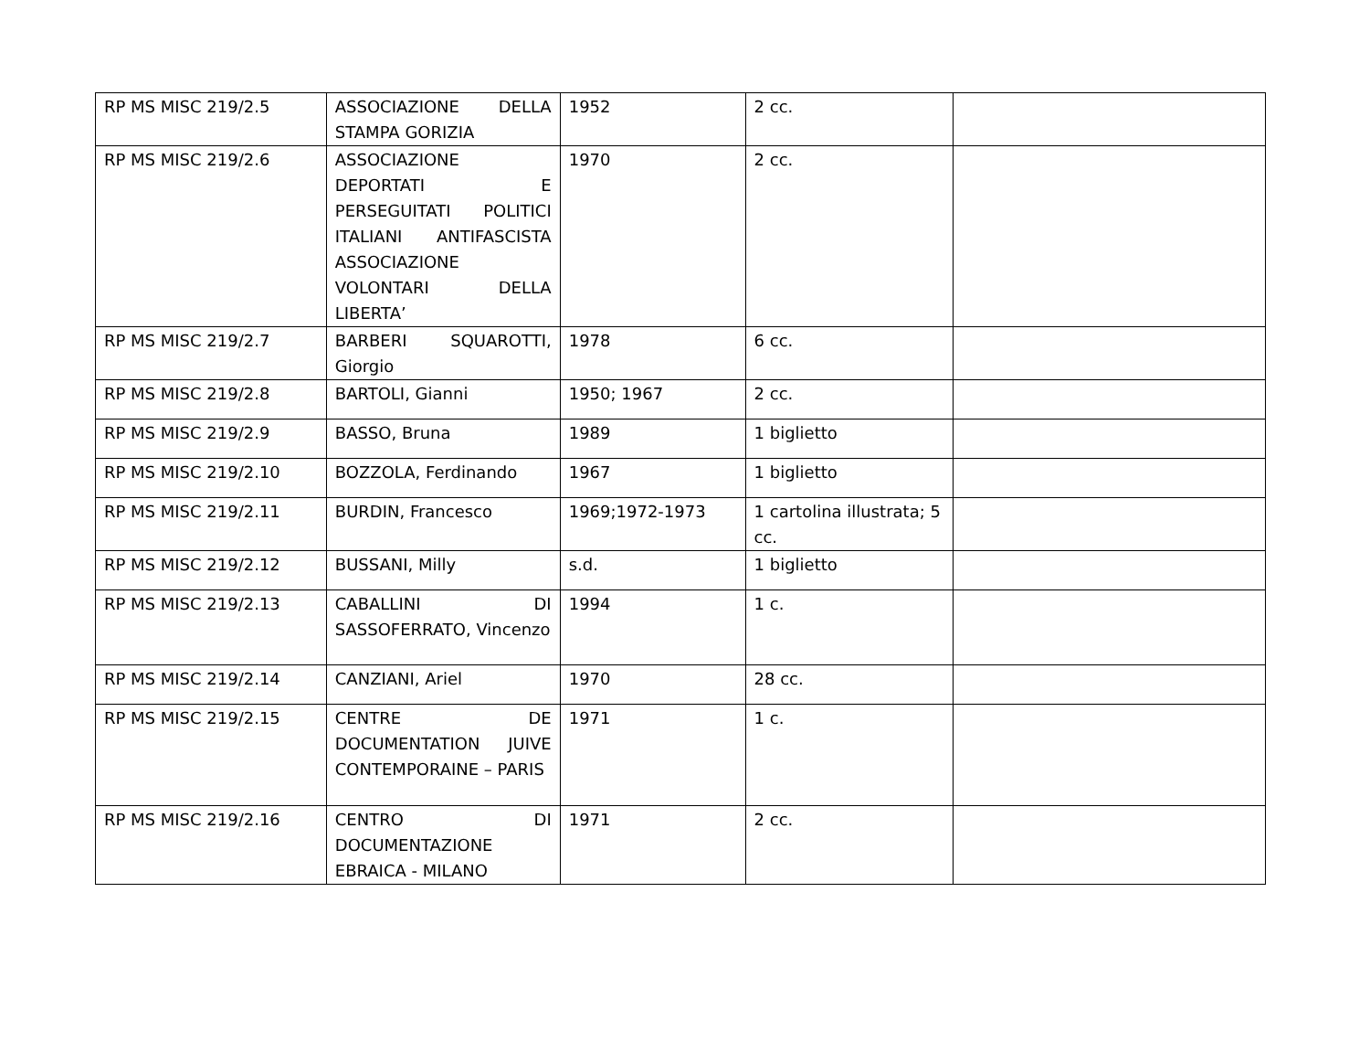| RP MS MISC 219/2.5 | ASSOCIAZIONE DELLA STAMPA GORIZIA | 1952 | 2 cc. | |
| RP MS MISC 219/2.6 | ASSOCIAZIONE DEPORTATI E PERSEGUITATI POLITICI ITALIANI ANTIFASCISTA ASSOCIAZIONE VOLONTARI DELLA LIBERTA’ | 1970 | 2 cc. | |
| RP MS MISC 219/2.7 | BARBERI SQUAROTTI, Giorgio | 1978 | 6 cc. | |
| RP MS MISC 219/2.8 | BARTOLI, Gianni | 1950; 1967 | 2 cc. | |
| RP MS MISC 219/2.9 | BASSO, Bruna | 1989 | 1 biglietto | |
| RP MS MISC 219/2.10 | BOZZOLA, Ferdinando | 1967 | 1 biglietto | |
| RP MS MISC 219/2.11 | BURDIN, Francesco | 1969;1972-1973 | 1 cartolina illustrata; 5 cc. | |
| RP MS MISC 219/2.12 | BUSSANI, Milly | s.d. | 1 biglietto | |
| RP MS MISC 219/2.13 | CABALLINI DI SASSOFERRATO, Vincenzo | 1994 | 1 c. | |
| RP MS MISC 219/2.14 | CANZIANI, Ariel | 1970 | 28 cc. | |
| RP MS MISC 219/2.15 | CENTRE DE DOCUMENTATION JUIVE CONTEMPORAINE – PARIS | 1971 | 1 c. | |
| RP MS MISC 219/2.16 | CENTRO DI DOCUMENTAZIONE EBRAICA - MILANO | 1971 | 2 cc. | |